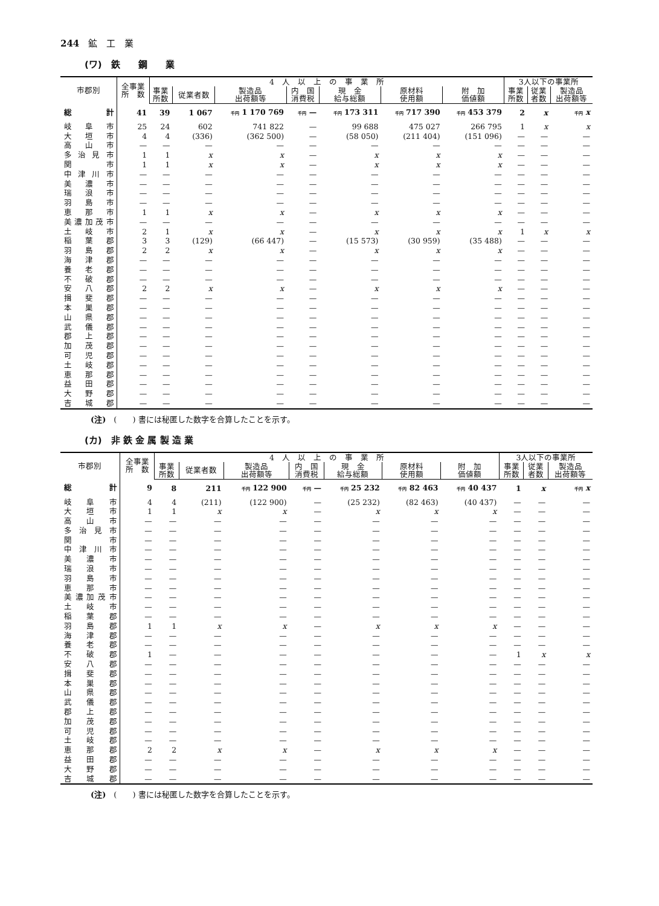244　鉱　工　業
(ワ)　鉄　　鋼　　業
| 市郡別 | 全事業 所 数 | 4 人 以 上 の 事 業 所 | | | | | | | 3人以下の事業所 | | |
| --- | --- | --- | --- | --- | --- | --- | --- | --- | --- | --- | --- |
| | | 事業 所数 | 従業者数 | 製造品 出荷額等 | 内 国 消費税 | 現 金 給与総額 | 原材料 使用額 | 附 加 価値額 | 事業 所数 | 従業 者数 | 製造品 出荷額等 |
| 総 計 | 41 | 39 | 1 067 | 千円 1 170 769 | 千円 — | 千円 173 311 | 千円 717 390 | 千円 453 379 | 2 | x | 千円 x |
| 岐阜市 | 25 | 24 | 602 | 741 822 | — | 99 688 | 475 027 | 266 795 | 1 | x | x |
| 大垣市 | 4 | 4 | (336) | (362 500) | — | (58 050) | (211 404) | (151 096) | — | — | — |
| 高山市 | — | — | — | — | — | — | — | — | — | — | — |
| 多治見市 | 1 | 1 | x | x | — | x | x | x | — | — | — |
| 関 市 | 1 | 1 | x | x | — | x | x | x | — | — | — |
| 中津川市 | — | — | — | — | — | — | — | — | — | — | — |
| 美濃市 | — | — | — | — | — | — | — | — | — | — | — |
| 瑞浪市 | — | — | — | — | — | — | — | — | — | — | — |
| 羽島市 | — | — | — | — | — | — | — | — | — | — | — |
| 恵那市 | 1 | 1 | x | x | — | x | x | x | — | — | — |
| 美濃加茂市 | — | — | — | — | — | — | — | — | — | — | — |
| 土岐市 | 2 | 1 | x | x | — | x | x | x | 1 | x | x |
| 稲葉郡 | 3 | 3 | (129) | (66 447) | — | (15 573) | (30 959) | (35 488) | — | — | — |
| 羽島郡 | 2 | 2 | x | x | — | x | x | x | — | — | — |
| 海津郡 | — | — | — | — | — | — | — | — | — | — | — |
| 養老郡 | — | — | — | — | — | — | — | — | — | — | — |
| 不破郡 | — | — | — | — | — | — | — | — | — | — | — |
| 安八郡 | 2 | 2 | x | x | — | x | x | x | — | — | — |
| 揖斐郡 | — | — | — | — | — | — | — | — | — | — | — |
| 本巣郡 | — | — | — | — | — | — | — | — | — | — | — |
| 山県郡 | — | — | — | — | — | — | — | — | — | — | — |
| 武儀郡 | — | — | — | — | — | — | — | — | — | — | — |
| 郡上郡 | — | — | — | — | — | — | — | — | — | — | — |
| 加茂郡 | — | — | — | — | — | — | — | — | — | — | — |
| 可児郡 | — | — | — | — | — | — | — | — | — | — | — |
| 土岐郡 | — | — | — | — | — | — | — | — | — | — | — |
| 恵那郡 | — | — | — | — | — | — | — | — | — | — | — |
| 益田郡 | — | — | — | — | — | — | — | — | — | — | — |
| 大野郡 | — | — | — | — | — | — | — | — | — | — | — |
| 吉城郡 | — | — | — | — | — | — | — | — | — | — | — |
(注)　(　　) 書には秘匿した数字を合算したことを示す。
(カ)　非 鉄 金 属 製 造 業
| 市郡別 | 全事業 所 数 | 4 人 以 上 の 事 業 所 | | | | | | | 3人以下の事業所 | | |
| --- | --- | --- | --- | --- | --- | --- | --- | --- | --- | --- | --- |
| | | 事業 所数 | 従業者数 | 製造品 出荷額等 | 内 国 消費税 | 現 金 給与総額 | 原材料 使用額 | 附 加 価値額 | 事業 所数 | 従業 者数 | 製造品 出荷額等 |
| 総 計 | 9 | 8 | 211 | 千円 122 900 | 千円 — | 千円 25 232 | 千円 82 463 | 千円 40 437 | 1 | x | 千円 x |
| 岐阜市 | 4 | 4 | (211) | (122 900) | — | (25 232) | (82 463) | (40 437) | — | — | — |
| 大垣市 | 1 | 1 | x | x | — | x | x | x | — | — | — |
| 高山市 | — | — | — | — | — | — | — | — | — | — | — |
| 多治見市 | — | — | — | — | — | — | — | — | — | — | — |
| 関 市 | — | — | — | — | — | — | — | — | — | — | — |
| 中津川市 | — | — | — | — | — | — | — | — | — | — | — |
| 美濃市 | — | — | — | — | — | — | — | — | — | — | — |
| 瑞浪市 | — | — | — | — | — | — | — | — | — | — | — |
| 羽島市 | — | — | — | — | — | — | — | — | — | — | — |
| 恵那市 | — | — | — | — | — | — | — | — | — | — | — |
| 美濃加茂市 | — | — | — | — | — | — | — | — | — | — | — |
| 土岐市 | — | — | — | — | — | — | — | — | — | — | — |
| 稲葉郡 | — | — | — | — | — | — | — | — | — | — | — |
| 羽島郡 | 1 | 1 | x | x | — | x | x | x | — | — | — |
| 海津郡 | — | — | — | — | — | — | — | — | — | — | — |
| 養老郡 | — | — | — | — | — | — | — | — | — | — | — |
| 不破郡 | 1 | — | — | — | — | — | — | — | 1 | x | x |
| 安八郡 | — | — | — | — | — | — | — | — | — | — | — |
| 揖斐郡 | — | — | — | — | — | — | — | — | — | — | — |
| 本巣郡 | — | — | — | — | — | — | — | — | — | — | — |
| 山県郡 | — | — | — | — | — | — | — | — | — | — | — |
| 武儀郡 | — | — | — | — | — | — | — | — | — | — | — |
| 郡上郡 | — | — | — | — | — | — | — | — | — | — | — |
| 加茂郡 | — | — | — | — | — | — | — | — | — | — | — |
| 可児郡 | — | — | — | — | — | — | — | — | — | — | — |
| 土岐郡 | — | — | — | — | — | — | — | — | — | — | — |
| 恵那郡 | 2 | 2 | x | x | — | x | x | x | — | — | — |
| 益田郡 | — | — | — | — | — | — | — | — | — | — | — |
| 大野郡 | — | — | — | — | — | — | — | — | — | — | — |
| 吉城郡 | — | — | — | — | — | — | — | — | — | — | — |
(注)　(　　) 書には秘匿した数字を合算したことを示す。